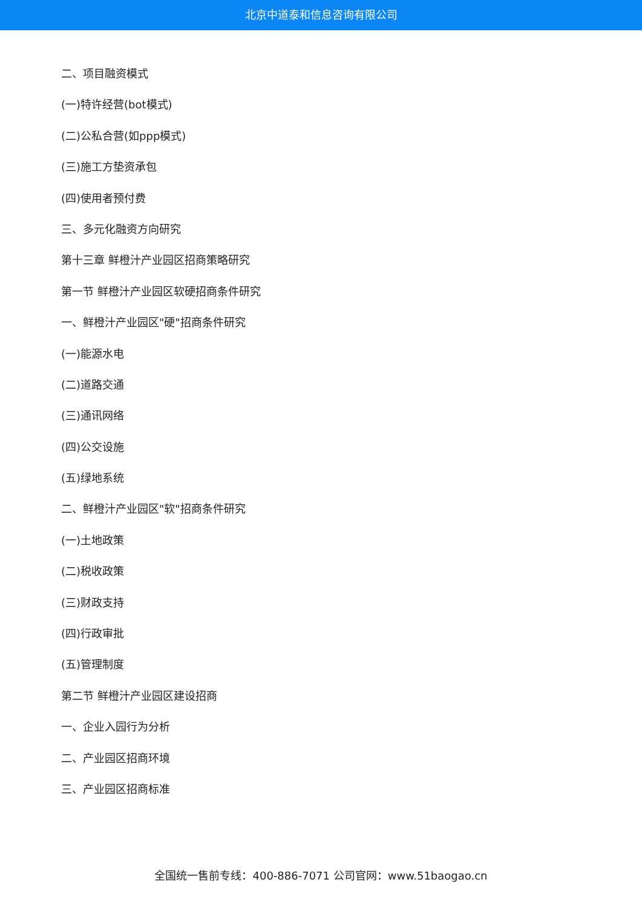北京中道泰和信息咨询有限公司
二、项目融资模式
(一)特许经营(bot模式)
(二)公私合营(如ppp模式)
(三)施工方垫资承包
(四)使用者预付费
三、多元化融资方向研究
第十三章 鲜橙汁产业园区招商策略研究
第一节 鲜橙汁产业园区软硬招商条件研究
一、鲜橙汁产业园区"硬"招商条件研究
(一)能源水电
(二)道路交通
(三)通讯网络
(四)公交设施
(五)绿地系统
二、鲜橙汁产业园区"软"招商条件研究
(一)土地政策
(二)税收政策
(三)财政支持
(四)行政审批
(五)管理制度
第二节 鲜橙汁产业园区建设招商
一、企业入园行为分析
二、产业园区招商环境
三、产业园区招商标准
全国统一售前专线：400-886-7071 公司官网：www.51baogao.cn